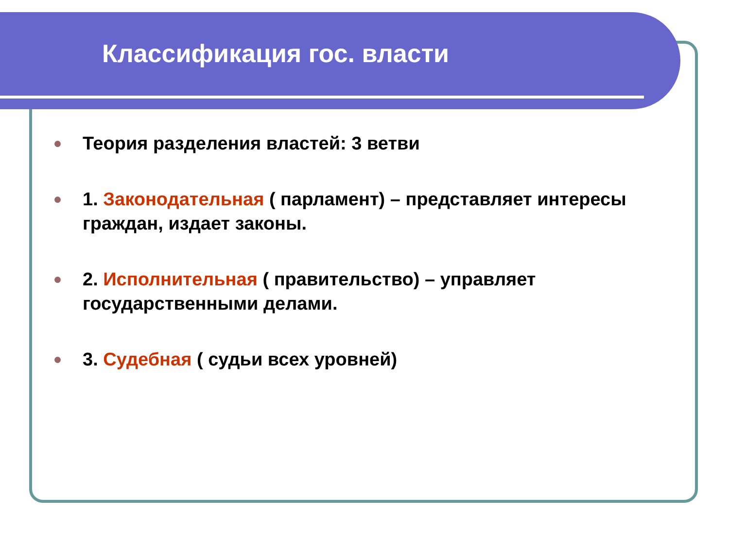Классификация гос. власти
Теория разделения властей: 3 ветви
1. Законодательная ( парламент) – представляет интересы граждан, издает законы.
2. Исполнительная ( правительство) – управляет государственными делами.
3. Судебная ( судьи всех уровней)